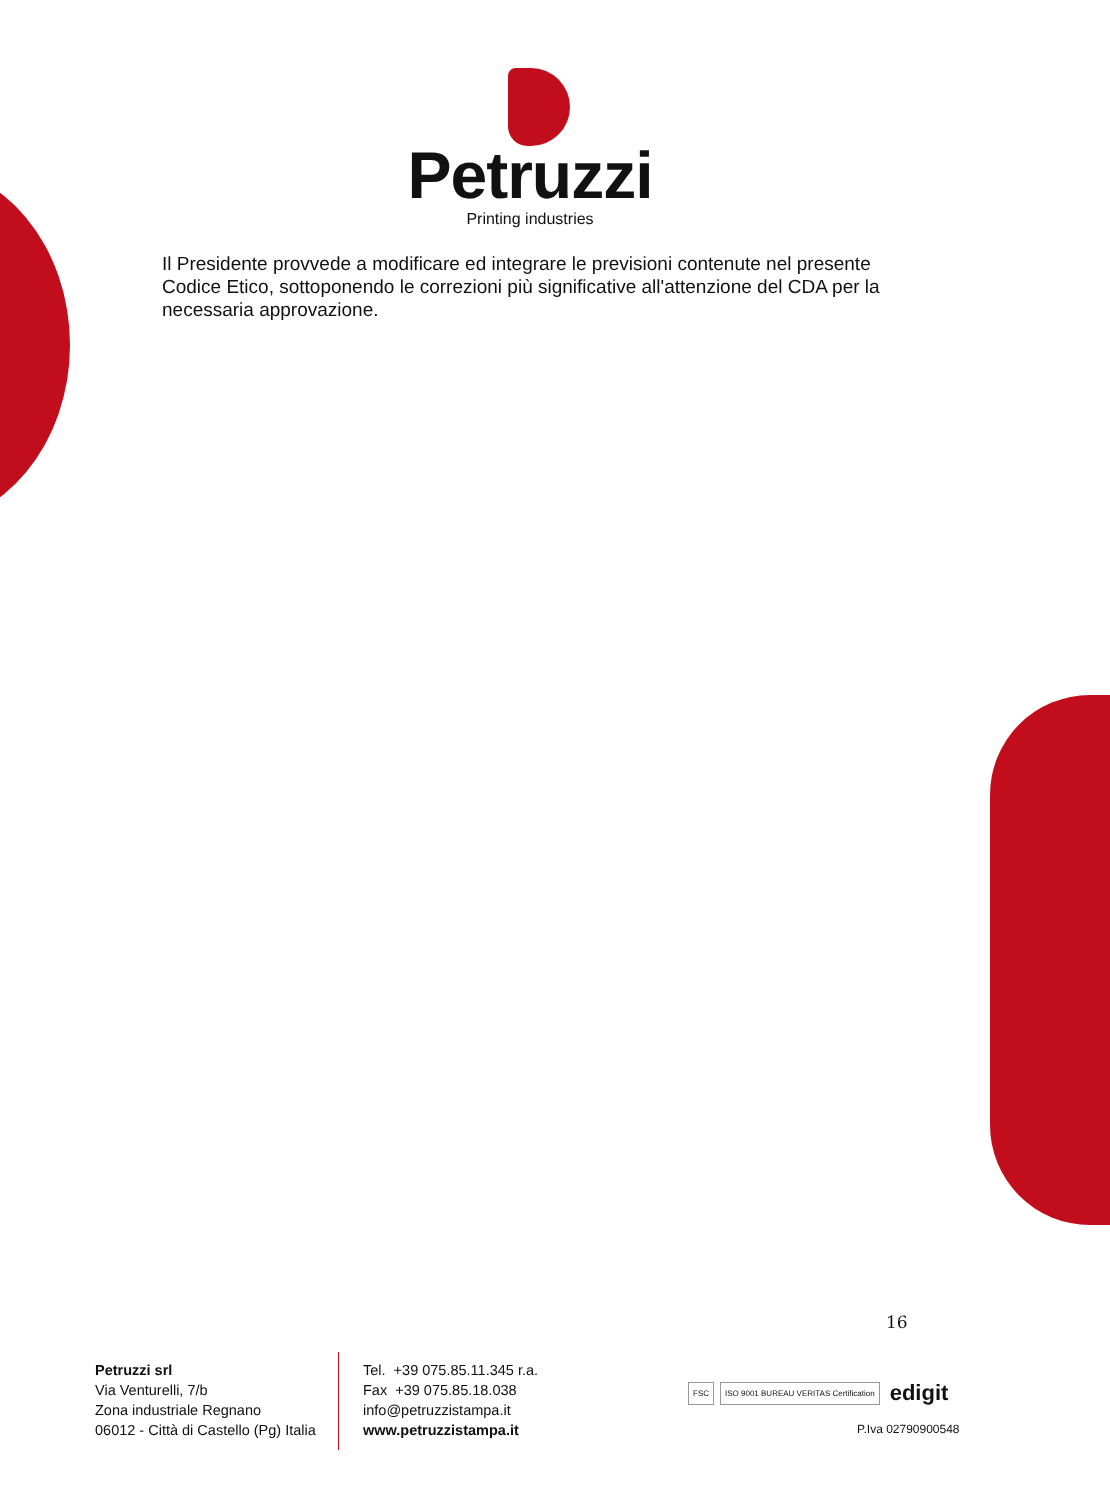Petruzzi
Printing industries
Il Presidente provvede a modificare ed integrare le previsioni contenute nel presente Codice Etico, sottoponendo le correzioni più significative all'attenzione del CDA per la necessaria approvazione.
16
Petruzzi srl
Via Venturelli, 7/b
Zona industriale Regnano
06012 - Città di Castello (Pg) Italia
Tel. +39 075.85.11.345 r.a.
Fax +39 075.85.18.038
info@petruzzistampa.it
www.petruzzistampa.it
FSC ISO 9001 BUREAU VERITAS Certification edigit
P.Iva 02790900548